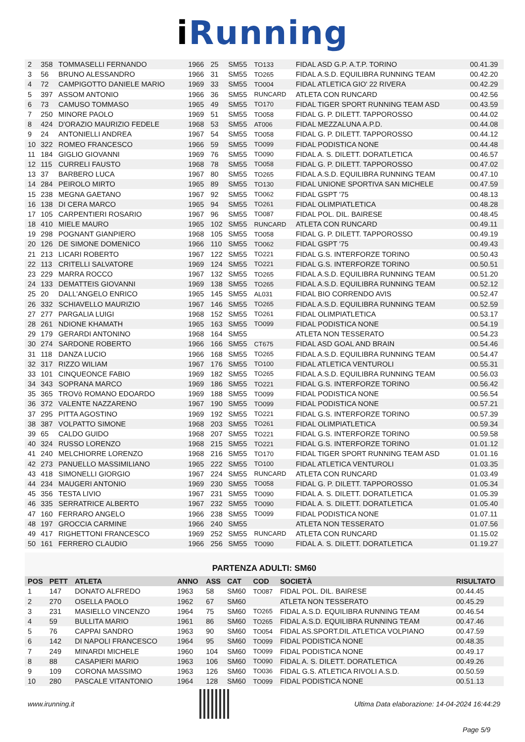i Running
| 2 | 358 | TOMMASELLI FERNANDO | 1966 | 25 | SM55 | TO133 | FIDAL ASD G.P. A.T.P. TORINO | 00.41.39 |
| 3 | 56 | BRUNO ALESSANDRO | 1966 | 31 | SM55 | TO265 | FIDAL A.S.D. EQUILIBRA RUNNING TEAM | 00.42.20 |
| 4 | 72 | CAMPIGOTTO DANIELE MARIO | 1969 | 33 | SM55 | TO004 | FIDAL ATLETICA GIO' 22 RIVERA | 00.42.29 |
| 5 | 397 | ASSOM ANTONIO | 1966 | 36 | SM55 | RUNCARD | ATLETA CON RUNCARD | 00.42.56 |
| 6 | 73 | CAMUSO TOMMASO | 1965 | 49 | SM55 | TO170 | FIDAL TIGER SPORT RUNNING TEAM ASD | 00.43.59 |
| 7 | 250 | MINORE PAOLO | 1969 | 51 | SM55 | TO058 | FIDAL G. P. DILETT. TAPPOROSSO | 00.44.02 |
| 8 | 424 | D'ORAZIO MAURIZIO FEDELE | 1968 | 53 | SM55 | AT006 | FIDAL MEZZALUNA A.P.D. | 00.44.08 |
| 9 | 24 | ANTONIELLI ANDREA | 1967 | 54 | SM55 | TO058 | FIDAL G. P. DILETT. TAPPOROSSO | 00.44.12 |
| 10 | 322 | ROMEO FRANCESCO | 1966 | 59 | SM55 | TO099 | FIDAL PODISTICA NONE | 00.44.48 |
| 11 | 184 | GIGLIO GIOVANNI | 1969 | 76 | SM55 | TO090 | FIDAL A. S. DILETT. DORATLETICA | 00.46.57 |
| 12 | 115 | CURRELI FAUSTO | 1968 | 78 | SM55 | TO058 | FIDAL G. P. DILETT. TAPPOROSSO | 00.47.02 |
| 13 | 37 | BARBERO LUCA | 1967 | 80 | SM55 | TO265 | FIDAL A.S.D. EQUILIBRA RUNNING TEAM | 00.47.10 |
| 14 | 284 | PEIROLO MIRTO | 1965 | 89 | SM55 | TO130 | FIDAL UNIONE SPORTIVA SAN MICHELE | 00.47.59 |
| 15 | 238 | MEGNA GAETANO | 1967 | 92 | SM55 | TO062 | FIDAL GSPT '75 | 00.48.13 |
| 16 | 138 | DI CERA MARCO | 1965 | 94 | SM55 | TO261 | FIDAL OLIMPIATLETICA | 00.48.28 |
| 17 | 105 | CARPENTIERI ROSARIO | 1967 | 96 | SM55 | TO087 | FIDAL POL. DIL. BAIRESE | 00.48.45 |
| 18 | 410 | MIELE MAURO | 1965 | 102 | SM55 | RUNCARD | ATLETA CON RUNCARD | 00.49.11 |
| 19 | 298 | POGNANT GIANPIERO | 1968 | 105 | SM55 | TO058 | FIDAL G. P. DILETT. TAPPOROSSO | 00.49.19 |
| 20 | 126 | DE SIMONE DOMENICO | 1966 | 110 | SM55 | TO062 | FIDAL GSPT '75 | 00.49.43 |
| 21 | 213 | LICARI ROBERTO | 1967 | 122 | SM55 | TO221 | FIDAL G.S. INTERFORZE TORINO | 00.50.43 |
| 22 | 113 | CRITELLI SALVATORE | 1969 | 124 | SM55 | TO221 | FIDAL G.S. INTERFORZE TORINO | 00.50.51 |
| 23 | 229 | MARRA ROCCO | 1967 | 132 | SM55 | TO265 | FIDAL A.S.D. EQUILIBRA RUNNING TEAM | 00.51.20 |
| 24 | 133 | DEMATTEIS GIOVANNI | 1969 | 138 | SM55 | TO265 | FIDAL A.S.D. EQUILIBRA RUNNING TEAM | 00.52.12 |
| 25 | 20 | DALL'ANGELO ENRICO | 1965 | 145 | SM55 | AL031 | FIDAL BIO CORRENDO AVIS | 00.52.47 |
| 26 | 332 | SCHIAVELLO MAURIZIO | 1967 | 146 | SM55 | TO265 | FIDAL A.S.D. EQUILIBRA RUNNING TEAM | 00.52.59 |
| 27 | 277 | PARGALIA LUIGI | 1968 | 152 | SM55 | TO261 | FIDAL OLIMPIATLETICA | 00.53.17 |
| 28 | 261 | NDIONE KHAMATH | 1965 | 163 | SM55 | TO099 | FIDAL PODISTICA NONE | 00.54.19 |
| 29 | 179 | GERARDI ANTONINO | 1968 | 164 | SM55 | | ATLETA NON TESSERATO | 00.54.23 |
| 30 | 274 | SARDONE ROBERTO | 1966 | 166 | SM55 | CT675 | FIDAL ASD GOAL AND BRAIN | 00.54.46 |
| 31 | 118 | DANZA LUCIO | 1966 | 168 | SM55 | TO265 | FIDAL A.S.D. EQUILIBRA RUNNING TEAM | 00.54.47 |
| 32 | 317 | RIZZO WILIAM | 1967 | 176 | SM55 | TO100 | FIDAL ATLETICA VENTUROLI | 00.55.31 |
| 33 | 101 | CINQUEONCE FABIO | 1969 | 182 | SM55 | TO265 | FIDAL A.S.D. EQUILIBRA RUNNING TEAM | 00.56.03 |
| 34 | 343 | SOPRANA MARCO | 1969 | 186 | SM55 | TO221 | FIDAL G.S. INTERFORZE TORINO | 00.56.42 |
| 35 | 365 | TROVò ROMANO EDOARDO | 1969 | 188 | SM55 | TO099 | FIDAL PODISTICA NONE | 00.56.54 |
| 36 | 372 | VALENTE NAZZARENO | 1967 | 190 | SM55 | TO099 | FIDAL PODISTICA NONE | 00.57.21 |
| 37 | 295 | PITTA AGOSTINO | 1969 | 192 | SM55 | TO221 | FIDAL G.S. INTERFORZE TORINO | 00.57.39 |
| 38 | 387 | VOLPATTO SIMONE | 1968 | 203 | SM55 | TO261 | FIDAL OLIMPIATLETICA | 00.59.34 |
| 39 | 65 | CALDO GUIDO | 1968 | 207 | SM55 | TO221 | FIDAL G.S. INTERFORZE TORINO | 00.59.58 |
| 40 | 324 | RUSSO LORENZO | 1968 | 215 | SM55 | TO221 | FIDAL G.S. INTERFORZE TORINO | 01.01.12 |
| 41 | 240 | MELCHIORRE LORENZO | 1968 | 216 | SM55 | TO170 | FIDAL TIGER SPORT RUNNING TEAM ASD | 01.01.16 |
| 42 | 273 | PANUELLO MASSIMILIANO | 1965 | 222 | SM55 | TO100 | FIDAL ATLETICA VENTUROLI | 01.03.35 |
| 43 | 418 | SIMONELLI GIORGIO | 1967 | 224 | SM55 | RUNCARD | ATLETA CON RUNCARD | 01.03.49 |
| 44 | 234 | MAUGERI ANTONIO | 1969 | 230 | SM55 | TO058 | FIDAL G. P. DILETT. TAPPOROSSO | 01.05.34 |
| 45 | 356 | TESTA LIVIO | 1967 | 231 | SM55 | TO090 | FIDAL A. S. DILETT. DORATLETICA | 01.05.39 |
| 46 | 335 | SERRATRICE ALBERTO | 1967 | 232 | SM55 | TO090 | FIDAL A. S. DILETT. DORATLETICA | 01.05.40 |
| 47 | 160 | FERRARO ANGELO | 1966 | 238 | SM55 | TO099 | FIDAL PODISTICA NONE | 01.07.11 |
| 48 | 197 | GROCCIA CARMINE | 1966 | 240 | SM55 | | ATLETA NON TESSERATO | 01.07.56 |
| 49 | 417 | RIGHETTONI FRANCESCO | 1969 | 252 | SM55 | RUNCARD | ATLETA CON RUNCARD | 01.15.02 |
| 50 | 161 | FERRERO CLAUDIO | 1966 | 256 | SM55 | TO090 | FIDAL A. S. DILETT. DORATLETICA | 01.19.27 |
PARTENZA ADULTI: SM60
| POS | PETT | ATLETA | ANNO | ASS | CAT | COD | SOCIETÀ | RISULTATO |
| --- | --- | --- | --- | --- | --- | --- | --- | --- |
| 1 | 147 | DONATO ALFREDO | 1963 | 58 | SM60 | TO087 | FIDAL POL. DIL. BAIRESE | 00.44.45 |
| 2 | 270 | OSELLA PAOLO | 1962 | 67 | SM60 | | ATLETA NON TESSERATO | 00.45.29 |
| 3 | 231 | MASIELLO VINCENZO | 1964 | 75 | SM60 | TO265 | FIDAL A.S.D. EQUILIBRA RUNNING TEAM | 00.46.54 |
| 4 | 59 | BULLITA MARIO | 1961 | 86 | SM60 | TO265 | FIDAL A.S.D. EQUILIBRA RUNNING TEAM | 00.47.46 |
| 5 | 76 | CAPPAI SANDRO | 1963 | 90 | SM60 | TO054 | FIDAL AS.SPORT.DIL.ATLETICA VOLPIANO | 00.47.59 |
| 6 | 142 | DI NAPOLI FRANCESCO | 1964 | 95 | SM60 | TO099 | FIDAL PODISTICA NONE | 00.48.35 |
| 7 | 249 | MINARDI MICHELE | 1960 | 104 | SM60 | TO099 | FIDAL PODISTICA NONE | 00.49.17 |
| 8 | 88 | CASAPIERI MARIO | 1963 | 106 | SM60 | TO090 | FIDAL A. S. DILETT. DORATLETICA | 00.49.26 |
| 9 | 109 | CORONA MASSIMO | 1963 | 126 | SM60 | TO036 | FIDAL G.S. ATLETICA RIVOLI A.S.D. | 00.50.59 |
| 10 | 280 | PASCALE VITANTONIO | 1964 | 128 | SM60 | TO099 | FIDAL PODISTICA NONE | 00.51.13 |
www.irunning.it
Ultima Data elaborazione: 14-04-2024 16:44:29
Page 5/9